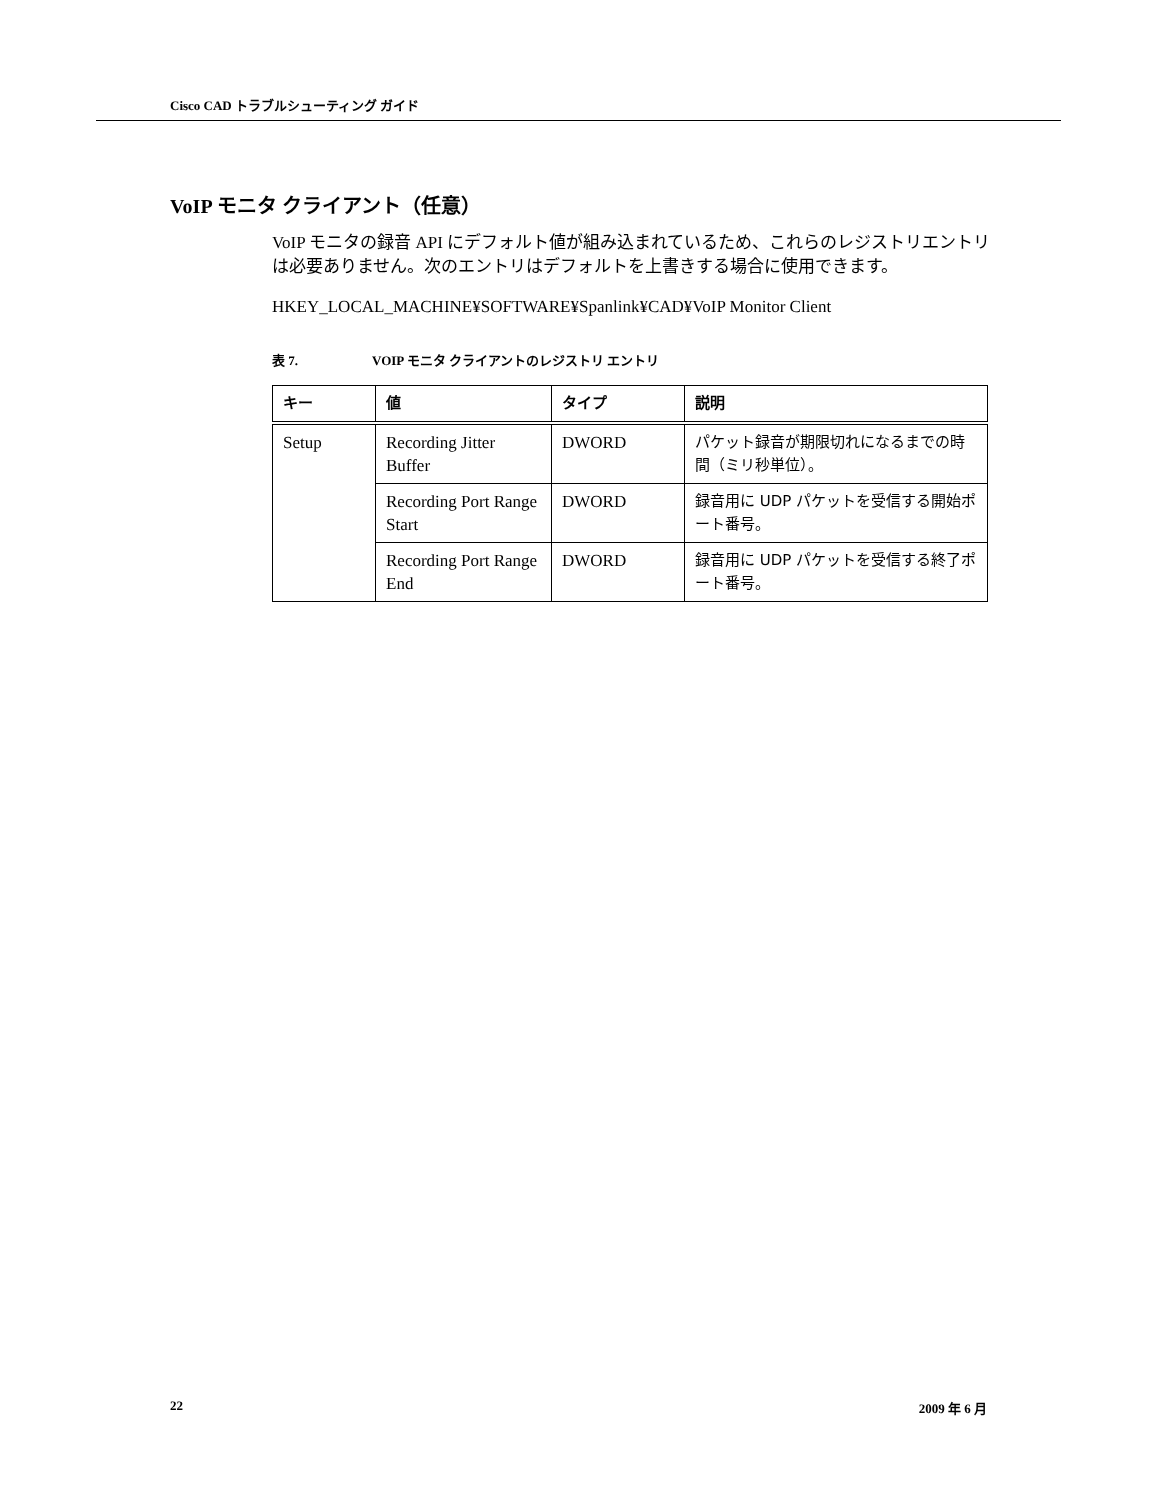Cisco CAD トラブルシューティング ガイド
VoIP モニタ クライアント（任意）
VoIP モニタの録音 API にデフォルト値が組み込まれているため、これらのレジストリエントリは必要ありません。次のエントリはデフォルトを上書きする場合に使用できます。
HKEY_LOCAL_MACHINE¥SOFTWARE¥Spanlink¥CAD¥VoIP Monitor Client
表 7. VOIP モニタ クライアントのレジストリ エントリ
| キー | 値 | タイプ | 説明 |
| --- | --- | --- | --- |
| Setup | Recording Jitter Buffer | DWORD | パケット録音が期限切れになるまでの時間（ミリ秒単位）。 |
| | Recording Port Range Start | DWORD | 録音用に UDP パケットを受信する開始ポート番号。 |
| | Recording Port Range End | DWORD | 録音用に UDP パケットを受信する終了ポート番号。 |
22 2009 年 6 月